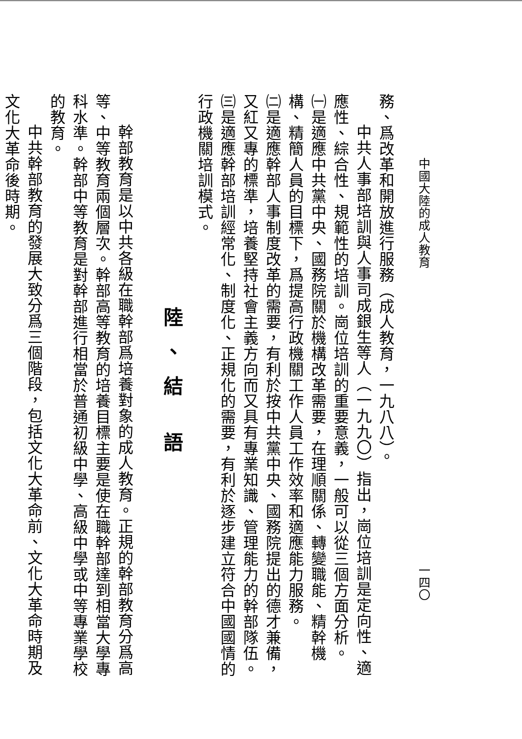中國大陸的成人教育 一四〇
務、爲改革和開放進行服務（成人教育，一九八八）。
中共人事部培訓與人事司成銀生等人（一九九〇）指出，崗位培訓是定向性、適應性、綜合性、規範性的培訓。崗位培訓的重要意義，一般可以從三個方面分析。
㈠是適應中共黨中央、國務院關於機構改革需要，在理順關係、轉變職能、精幹機構、精簡人員的目標下，爲提高行政機關工作人員工作效率和適應能力服務。
㈡是適應幹部人事制度改革的需要，有利於按中共黨中央、國務院提出的德才兼備，又紅又專的標準，培養堅持社會主義方向而又具有專業知識、管理能力的幹部隊伍。
㈢是適應幹部培訓經常化、制度化、正規化的需要，有利於逐步建立符合中國國情的行政機關培訓模式。
陸、結 語
幹部教育是以中共各級在職幹部爲培養對象的成人教育。正規的幹部教育分爲高等、中等教育兩個層次。幹部高等教育的培養目標主要是使在職幹部達到相當大學專科水準。幹部中等教育是對幹部進行相當於普通初級中學、高級中學或中等專業學校的教育。
中共幹部教育的發展大致分爲三個階段，包括文化大革命前、文化大革命時期及文化大革命後時期。